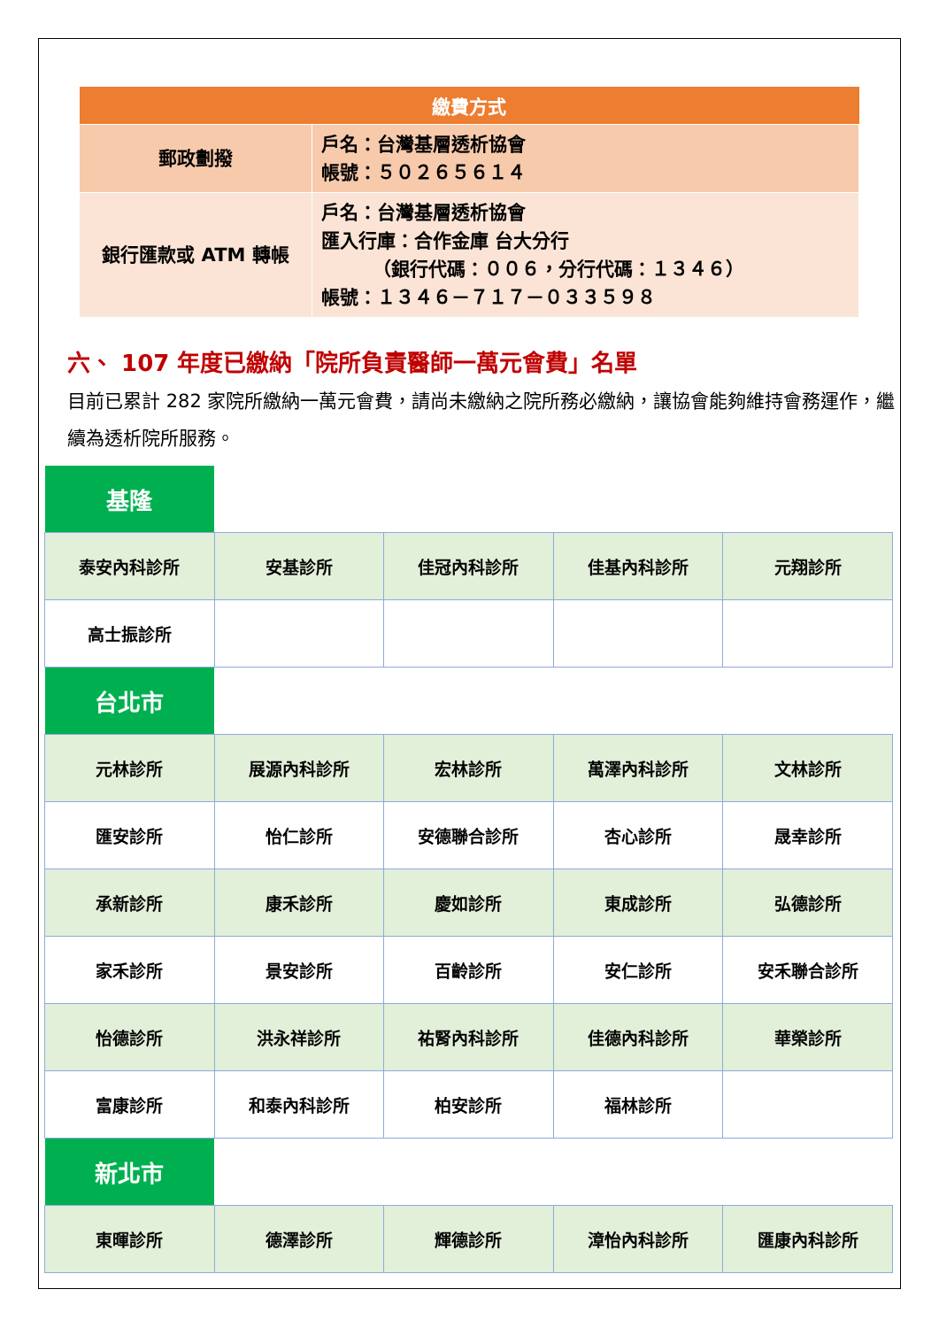| 繳費方式 | |
| --- | --- |
| 郵政劃撥 | 戶名：台灣基層透析協會 帳號：５０２６５６１４ |
| 銀行匯款或 ATM 轉帳 | 戶名：台灣基層透析協會 匯入行庫：合作金庫 台大分行 （銀行代碼：００６，分行代碼：１３４６） 帳號：１３４６－７１７－０３３５９８ |
六、 107 年度已繳納「院所負責醫師一萬元會費」名單
目前已累計 282 家院所繳納一萬元會費，請尚未繳納之院所務必繳納，讓協會能夠維持會務運作，繼續為透析院所服務。
| 基隆 | | | | |
| 泰安內科診所 | 安基診所 | 佳冠內科診所 | 佳基內科診所 | 元翔診所 |
| 高士振診所 | | | | |
| 台北市 | | | | |
| 元林診所 | 展源內科診所 | 宏林診所 | 萬澤內科診所 | 文林診所 |
| 匯安診所 | 怡仁診所 | 安德聯合診所 | 杏心診所 | 晟幸診所 |
| 承新診所 | 康禾診所 | 慶如診所 | 東成診所 | 弘德診所 |
| 家禾診所 | 景安診所 | 百齡診所 | 安仁診所 | 安禾聯合診所 |
| 怡德診所 | 洪永祥診所 | 祐腎內科診所 | 佳德內科診所 | 華榮診所 |
| 富康診所 | 和泰內科診所 | 柏安診所 | 福林診所 | |
| 新北市 | | | | |
| 東暉診所 | 德澤診所 | 輝德診所 | 漳怡內科診所 | 匯康內科診所 |